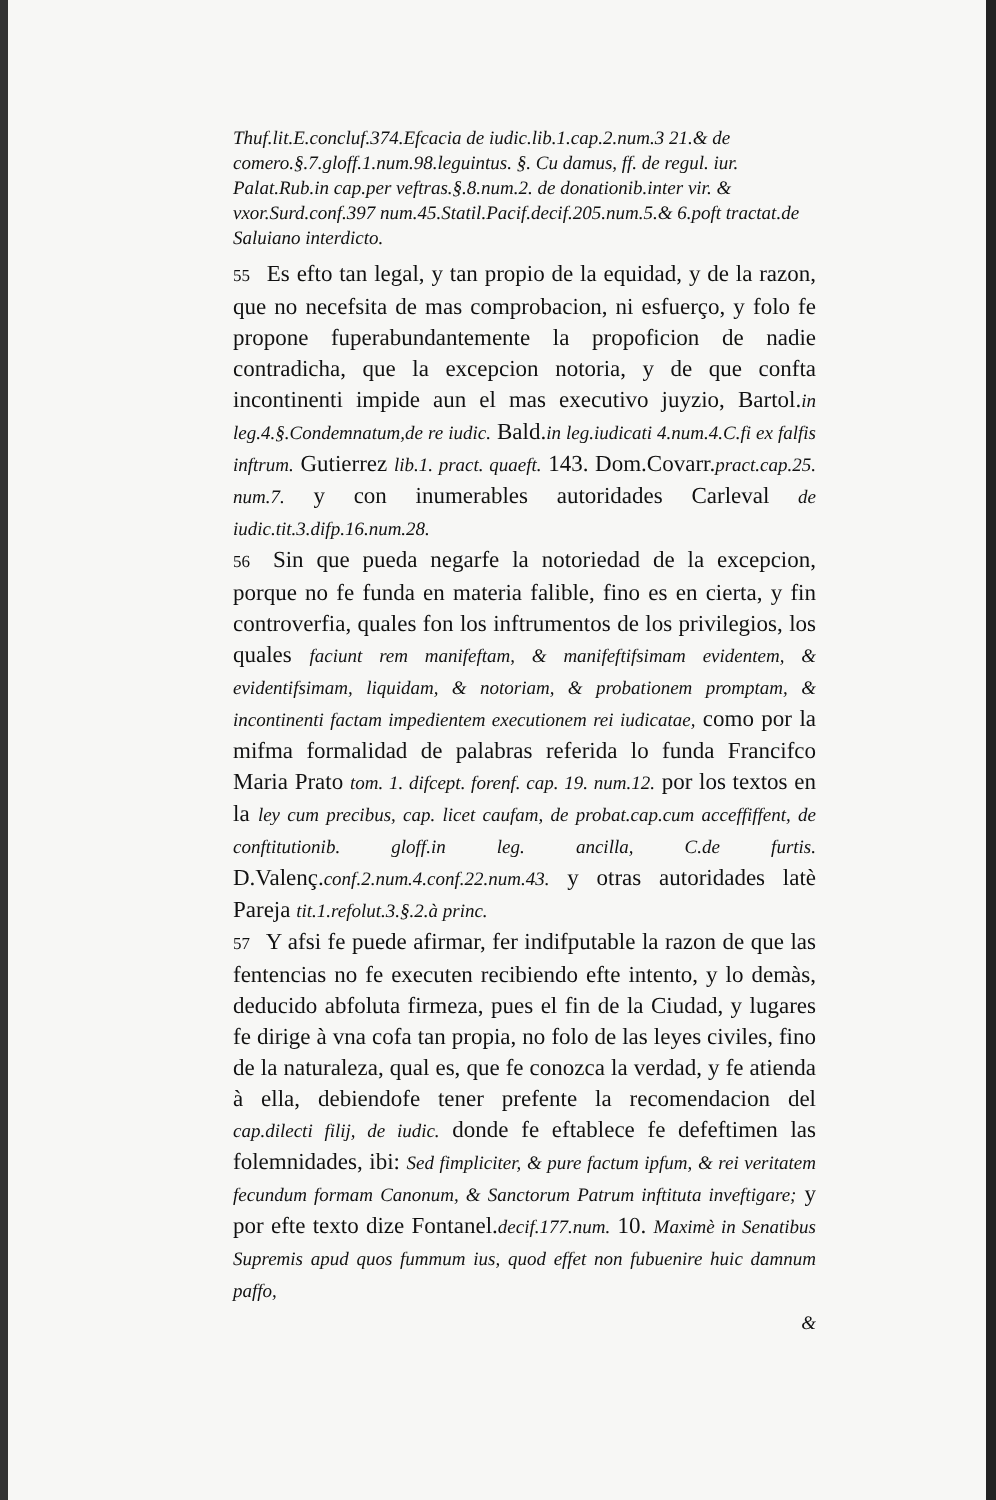Thuf.lit.E.concluf.374.Efcacia de iudic.lib.1.cap.2.num.3 21.& de comero.§.7.gloff.1.num.98.leguintus. §. Cu damus, ff. de regul. iur. Palat.Rub.in cap.per veftras.§.8.num.2. de donationib.inter vir. & vxor.Surd.conf.397 num.45.Statil.Pacif.decif.205.num.5.& 6.poft tractat.de Saluiano interdicto.
55 Es efto tan legal, y tan propio de la equidad, y de la razon, que no necefsita de mas comprobacion, ni esfuerço, y folo fe propone fuperabundantemente la propoficion de nadie contradicha, que la excepcion notoria, y de que confta incontinenti impide aun el mas executivo juyzio, Bartol.in leg.4.§.Condemnatum,de re iudic. Bald.in leg.iudicati 4.num.4.C.fi ex falfis inftrum. Gutierrez lib.1. pract. quaeft. 143. Dom.Covarr.pract.cap.25. num.7. y con inumerables autoridades Carleval de iudic.tit.3.difp.16.num.28.
56 Sin que pueda negarfe la notoriedad de la excepcion, porque no fe funda en materia falible, fino es en cierta, y fin controverfia, quales fon los inftrumentos de los privilegios, los quales faciunt rem manifeftam, & manifeftifsimam evidentem, & evidentifsimam, liquidam, & notoriam, & probationem promptam, & incontinenti factam impedientem executionem rei iudicatae, como por la mifma formalidad de palabras referida lo funda Francifco Maria Prato tom. 1. difcept. forenf. cap. 19. num.12. por los textos en la ley cum precibus, cap. licet caufam, de probat.cap.cum acceffiffent, de conftitutionib. gloff.in leg. ancilla, C.de furtis. D.Valenç.conf.2.num.4.conf.22.num.43. y otras autoridades latè Pareja tit.1.refolut.3.§.2.à princ.
57 Y afsi fe puede afirmar, fer indifputable la razon de que las fentencias no fe executen recibiendo efte intento, y lo demàs, deducido abfoluta firmeza, pues el fin de la Ciudad, y lugares fe dirige à vna cofa tan propia, no folo de las leyes civiles, fino de la naturaleza, qual es, que fe conozca la verdad, y fe atienda à ella, debiendofe tener prefente la recomendacion del cap.dilecti filij, de iudic. donde fe eftablece fe defeftimen las folemnidades, ibi: Sed fimpliciter, & pure factum ipfum, & rei veritatem fecundum formam Canonum, & Sanctorum Patrum inftituta inveftigare; y por efte texto dize Fontanel.decif.177.num. 10. Maximè in Senatibus Supremis apud quos fummum ius, quod effet non fubuenire huic damnum paffo,
&